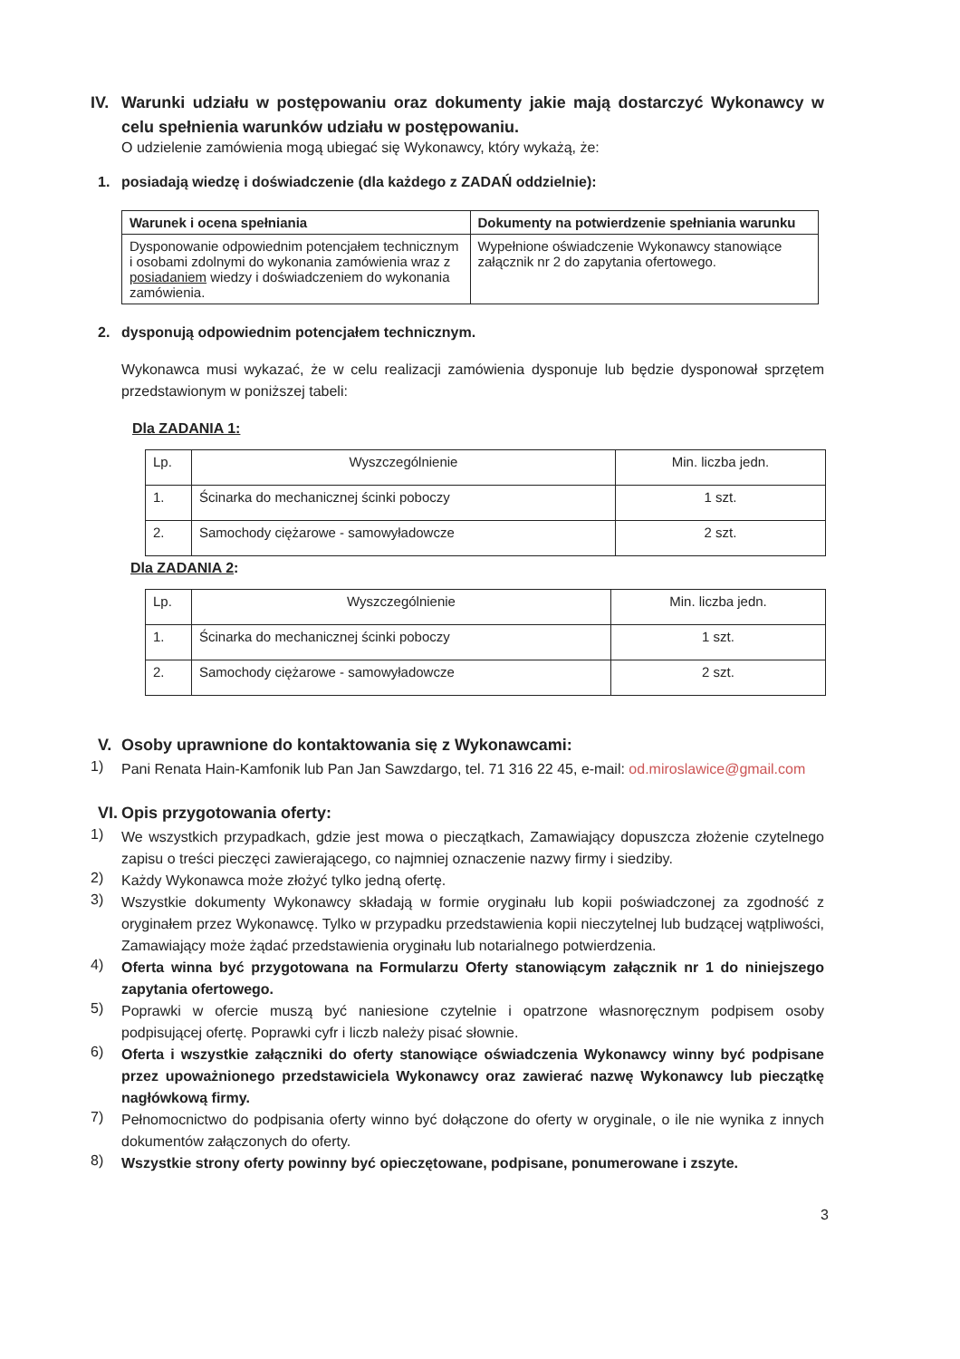IV. Warunki udziału w postępowaniu oraz dokumenty jakie mają dostarczyć Wykonawcy w celu spełnienia warunków udziału w postępowaniu.
O udzielenie zamówienia mogą ubiegać się Wykonawcy, który wykażą, że:
1. posiadają wiedzę i doświadczenie (dla każdego z ZADAŃ oddzielnie):
| Warunek i ocena spełniania | Dokumenty na potwierdzenie spełniania warunku |
| --- | --- |
| Dysponowanie odpowiednim potencjałem technicznym i osobami zdolnymi do wykonania zamówienia wraz z posiadaniem wiedzy i doświadczeniem do wykonania zamówienia. | Wypełnione oświadczenie Wykonawcy stanowiące załącznik nr 2 do zapytania ofertowego. |
2. dysponują odpowiednim potencjałem technicznym.
Wykonawca musi wykazać, że w celu realizacji zamówienia dysponuje lub będzie dysponował sprzętem przedstawionym w poniższej tabeli:
Dla ZADANIA 1:
| Lp. | Wyszczególnienie | Min. liczba jedn. |
| --- | --- | --- |
| 1. | Ścinarka do mechanicznej ścinki poboczy | 1 szt. |
| 2. | Samochody ciężarowe - samowyładowcze | 2 szt. |
Dla ZADANIA 2:
| Lp. | Wyszczególnienie | Min. liczba jedn. |
| --- | --- | --- |
| 1. | Ścinarka do mechanicznej ścinki poboczy | 1 szt. |
| 2. | Samochody ciężarowe - samowyładowcze | 2 szt. |
V. Osoby uprawnione do kontaktowania się z Wykonawcami:
1) Pani Renata Hain-Kamfonik lub Pan Jan Sawzdargo, tel. 71 316 22 45, e-mail: od.miroslawice@gmail.com
VI. Opis przygotowania oferty:
1) We wszystkich przypadkach, gdzie jest mowa o pieczątkach, Zamawiający dopuszcza złożenie czytelnego zapisu o treści pieczęci zawierającego, co najmniej oznaczenie nazwy firmy i siedziby.
2) Każdy Wykonawca może złożyć tylko jedną ofertę.
3) Wszystkie dokumenty Wykonawcy składają w formie oryginału lub kopii poświadczonej za zgodność z oryginałem przez Wykonawcę. Tylko w przypadku przedstawienia kopii nieczytelnej lub budzącej wątpliwości, Zamawiający może żądać przedstawienia oryginału lub notarialnego potwierdzenia.
4) Oferta winna być przygotowana na Formularzu Oferty stanowiącym załącznik nr 1 do niniejszego zapytania ofertowego.
5) Poprawki w ofercie muszą być naniesione czytelnie i opatrzone własnoręcznym podpisem osoby podpisującej ofertę. Poprawki cyfr i liczb należy pisać słownie.
6) Oferta i wszystkie załączniki do oferty stanowiące oświadczenia Wykonawcy winny być podpisane przez upoważnionego przedstawiciela Wykonawcy oraz zawierać nazwę Wykonawcy lub pieczątkę nagłówkową firmy.
7) Pełnomocnictwo do podpisania oferty winno być dołączone do oferty w oryginale, o ile nie wynika z innych dokumentów załączonych do oferty.
8) Wszystkie strony oferty powinny być opieczętowane, podpisane, ponumerowane i zszyte.
3